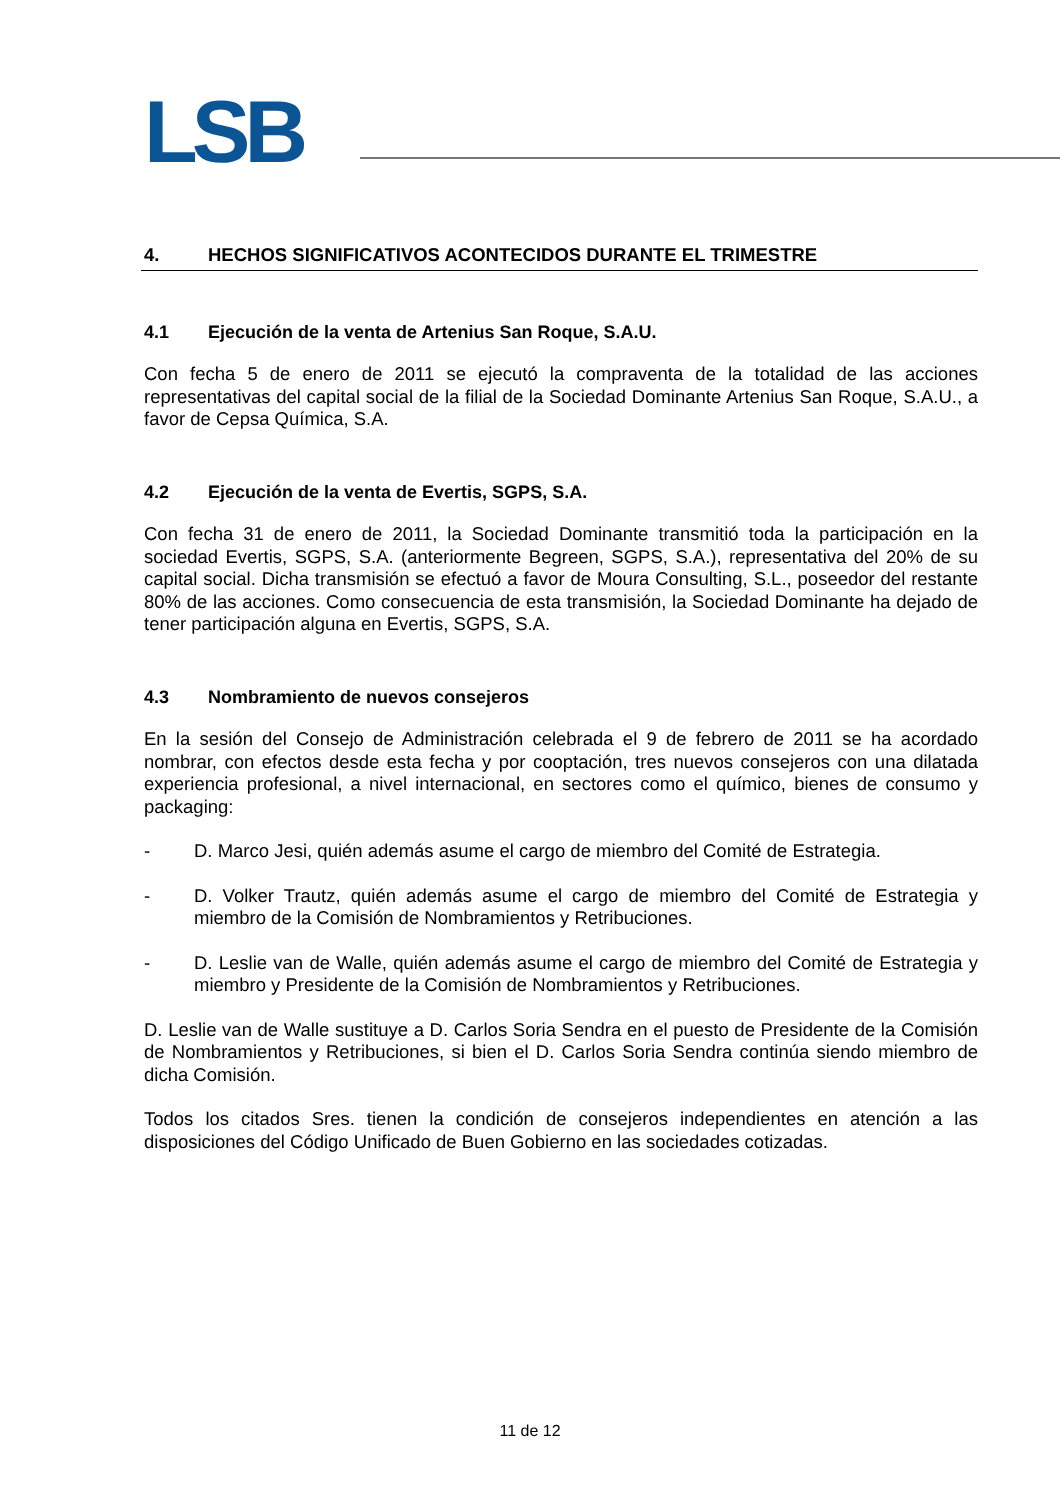LSB
4. HECHOS SIGNIFICATIVOS ACONTECIDOS DURANTE EL TRIMESTRE
4.1 Ejecución de la venta de Artenius San Roque, S.A.U.
Con fecha 5 de enero de 2011 se ejecutó la compraventa de la totalidad de las acciones representativas del capital social de la filial de la Sociedad Dominante Artenius San Roque, S.A.U., a favor de Cepsa Química, S.A.
4.2 Ejecución de la venta de Evertis, SGPS, S.A.
Con fecha 31 de enero de 2011, la Sociedad Dominante transmitió toda la participación en la sociedad Evertis, SGPS, S.A. (anteriormente Begreen, SGPS, S.A.), representativa del 20% de su capital social. Dicha transmisión se efectuó a favor de Moura Consulting, S.L., poseedor del restante 80% de las acciones. Como consecuencia de esta transmisión, la Sociedad Dominante ha dejado de tener participación alguna en Evertis, SGPS, S.A.
4.3 Nombramiento de nuevos consejeros
En la sesión del Consejo de Administración celebrada el 9 de febrero de 2011 se ha acordado nombrar, con efectos desde esta fecha y por cooptación, tres nuevos consejeros con una dilatada experiencia profesional, a nivel internacional, en sectores como el químico, bienes de consumo y packaging:
- D. Marco Jesi, quién además asume el cargo de miembro del Comité de Estrategia.
- D. Volker Trautz, quién además asume el cargo de miembro del Comité de Estrategia y miembro de la Comisión de Nombramientos y Retribuciones.
- D. Leslie van de Walle, quién además asume el cargo de miembro del Comité de Estrategia y miembro y Presidente de la Comisión de Nombramientos y Retribuciones.
D. Leslie van de Walle sustituye a D. Carlos Soria Sendra en el puesto de Presidente de la Comisión de Nombramientos y Retribuciones, si bien el D. Carlos Soria Sendra continúa siendo miembro de dicha Comisión.
Todos los citados Sres. tienen la condición de consejeros independientes en atención a las disposiciones del Código Unificado de Buen Gobierno en las sociedades cotizadas.
11 de 12